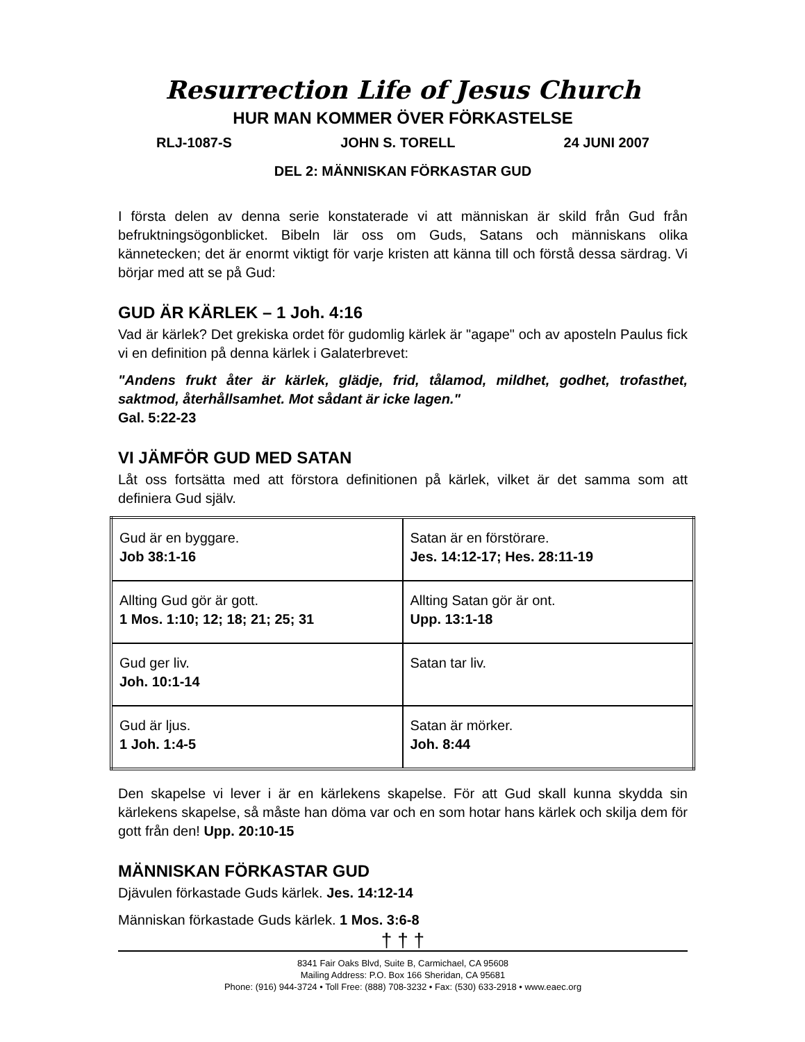Resurrection Life of Jesus Church
HUR MAN KOMMER ÖVER FÖRKASTELSE
RLJ-1087-S JOHN S. TORELL 24 JUNI 2007
DEL 2: MÄNNISKAN FÖRKASTAR GUD
I första delen av denna serie konstaterade vi att människan är skild från Gud från befruktningsögonblicket. Bibeln lär oss om Guds, Satans och människans olika kännetecken; det är enormt viktigt för varje kristen att känna till och förstå dessa särdrag. Vi börjar med att se på Gud:
GUD ÄR KÄRLEK – 1 Joh. 4:16
Vad är kärlek? Det grekiska ordet för gudomlig kärlek är "agape" och av aposteln Paulus fick vi en definition på denna kärlek i Galaterbrevet:
"Andens frukt åter är kärlek, glädje, frid, tålamod, mildhet, godhet, trofasthet, saktmod, återhållsamhet. Mot sådant är icke lagen."
Gal. 5:22-23
VI JÄMFÖR GUD MED SATAN
Låt oss fortsätta med att förstora definitionen på kärlek, vilket är det samma som att definiera Gud själv.
| Gud är en byggare. Job 38:1-16 | Satan är en förstörare. Jes. 14:12-17; Hes. 28:11-19 |
| Allting Gud gör är gott. 1 Mos. 1:10; 12; 18; 21; 25; 31 | Allting Satan gör är ont. Upp. 13:1-18 |
| Gud ger liv. Joh. 10:1-14 | Satan tar liv. |
| Gud är ljus. 1 Joh. 1:4-5 | Satan är mörker. Joh. 8:44 |
Den skapelse vi lever i är en kärlekens skapelse. För att Gud skall kunna skydda sin kärlekens skapelse, så måste han döma var och en som hotar hans kärlek och skilja dem för gott från den! Upp. 20:10-15
MÄNNISKAN FÖRKASTAR GUD
Djävulen förkastade Guds kärlek. Jes. 14:12-14
Människan förkastade Guds kärlek. 1 Mos. 3:6-8
† † †
8341 Fair Oaks Blvd, Suite B, Carmichael, CA 95608
Mailing Address: P.O. Box 166 Sheridan, CA 95681
Phone: (916) 944-3724 • Toll Free: (888) 708-3232 • Fax: (530) 633-2918 • www.eaec.org